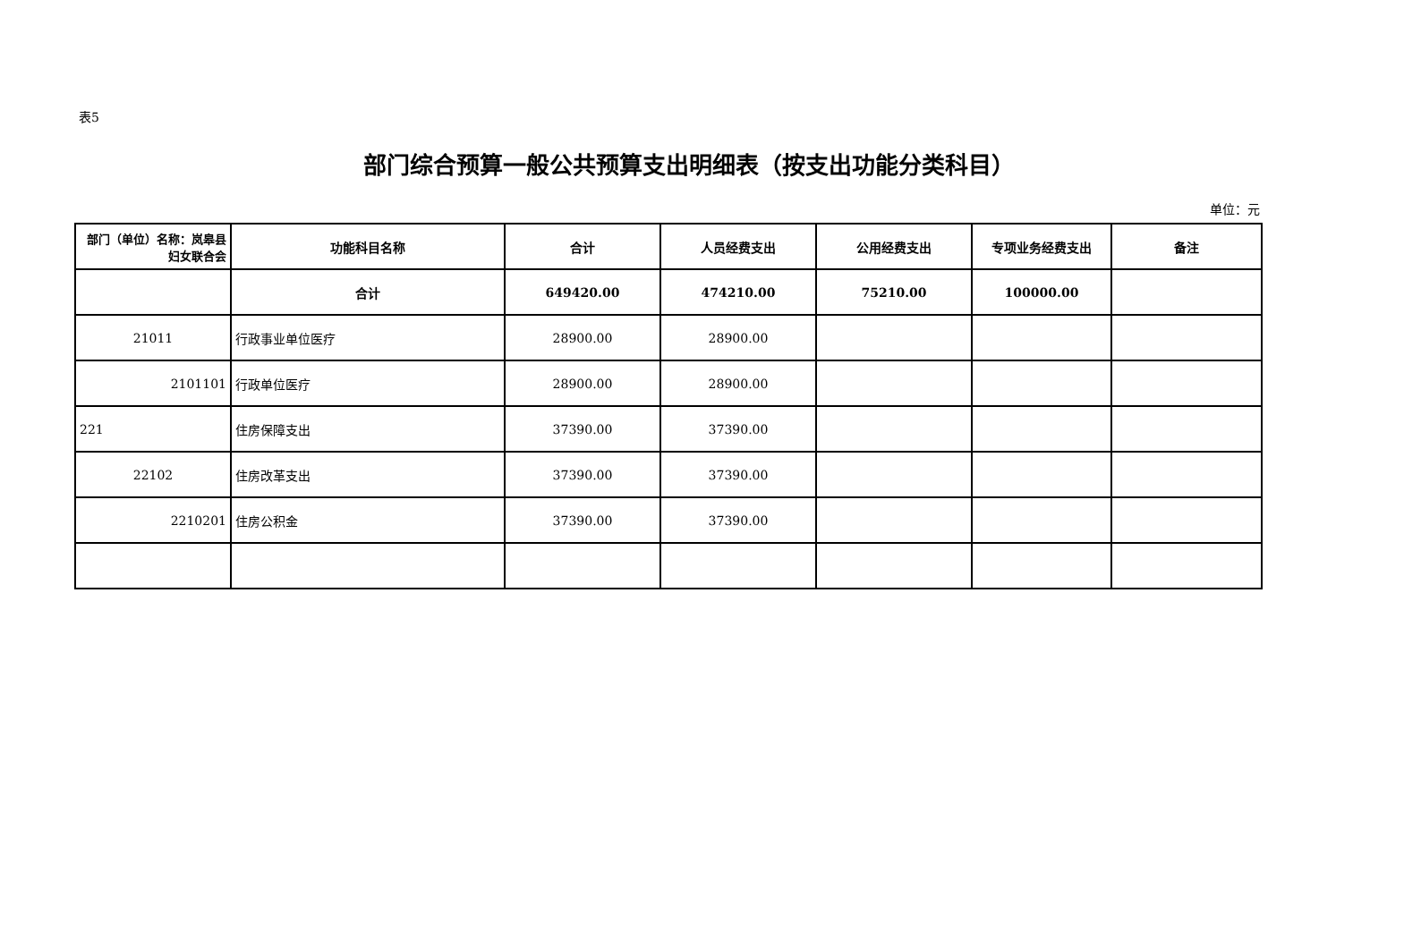表5
部门综合预算一般公共预算支出明细表（按支出功能分类科目）
单位：元
| 部门（单位）名称：岚皋县妇女联合会 | 功能科目名称 | 合计 | 人员经费支出 | 公用经费支出 | 专项业务经费支出 | 备注 |
| --- | --- | --- | --- | --- | --- | --- |
| | 合计 | 649420.00 | 474210.00 | 75210.00 | 100000.00 | |
| 21011 | 行政事业单位医疗 | 28900.00 | 28900.00 | | | |
| 2101101 | 行政单位医疗 | 28900.00 | 28900.00 | | | |
| 221 | 住房保障支出 | 37390.00 | 37390.00 | | | |
| 22102 | 住房改革支出 | 37390.00 | 37390.00 | | | |
| 2210201 | 住房公积金 | 37390.00 | 37390.00 | | | |